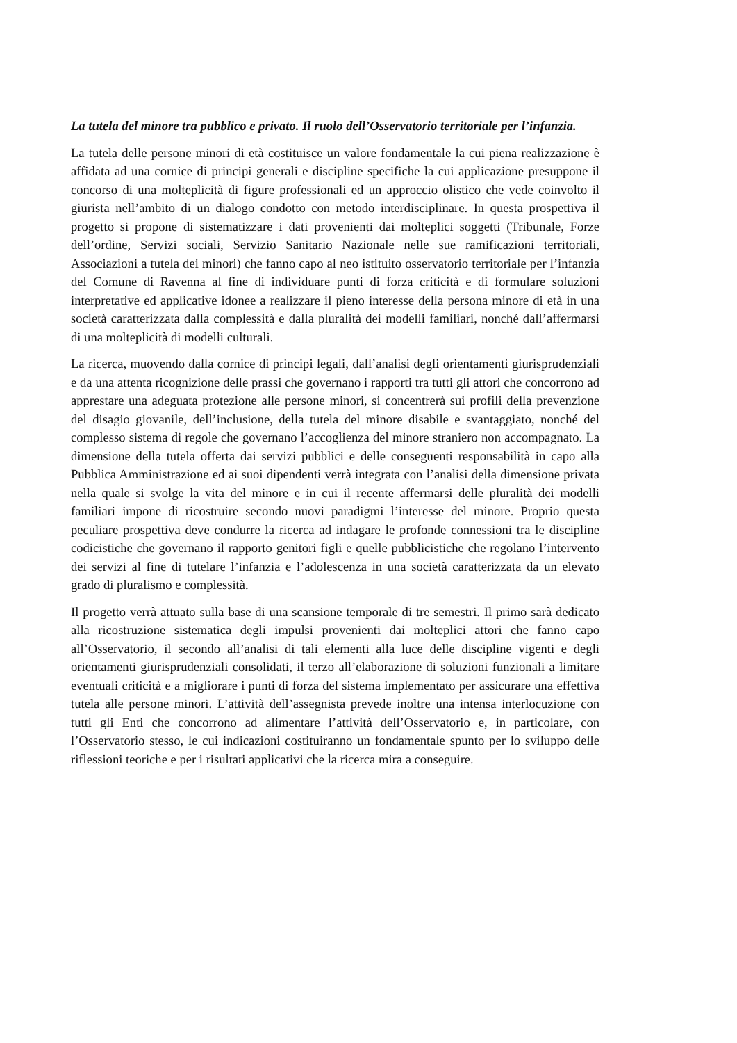La tutela del minore tra pubblico e privato. Il ruolo dell’Osservatorio territoriale per l’infanzia.
La tutela delle persone minori di età costituisce un valore fondamentale la cui piena realizzazione è affidata ad una cornice di principi generali e discipline specifiche la cui applicazione presuppone il concorso di una molteplicità di figure professionali ed un approccio olistico che vede coinvolto il giurista nell’ambito di un dialogo condotto con metodo interdisciplinare. In questa prospettiva il progetto si propone di sistematizzare i dati provenienti dai molteplici soggetti (Tribunale, Forze dell’ordine, Servizi sociali, Servizio Sanitario Nazionale nelle sue ramificazioni territoriali, Associazioni a tutela dei minori) che fanno capo al neo istituito osservatorio territoriale per l’infanzia del Comune di Ravenna al fine di individuare punti di forza criticità e di formulare soluzioni interpretative ed applicative idonee a realizzare il pieno interesse della persona minore di età in una società caratterizzata dalla complessità e dalla pluralità dei modelli familiari, nonché dall’affermarsi di una molteplicità di modelli culturali.
La ricerca, muovendo dalla cornice di principi legali, dall’analisi degli orientamenti giurisprudenziali e da una attenta ricognizione delle prassi che governano i rapporti tra tutti gli attori che concorrono ad apprestare una adeguata protezione alle persone minori, si concentrerà sui profili della prevenzione del disagio giovanile, dell’inclusione, della tutela del minore disabile e svantaggiato, nonché del complesso sistema di regole che governano l’accoglienza del minore straniero non accompagnato. La dimensione della tutela offerta dai servizi pubblici e delle conseguenti responsabilità in capo alla Pubblica Amministrazione ed ai suoi dipendenti verrà integrata con l’analisi della dimensione privata nella quale si svolge la vita del minore e in cui il recente affermarsi delle pluralità dei modelli familiari impone di ricostruire secondo nuovi paradigmi l’interesse del minore. Proprio questa peculiare prospettiva deve condurre la ricerca ad indagare le profonde connessioni tra le discipline codicistiche che governano il rapporto genitori figli e quelle pubblicistiche che regolano l’intervento dei servizi al fine di tutelare l’infanzia e l’adolescenza in una società caratterizzata da un elevato grado di pluralismo e complessità.
Il progetto verrà attuato sulla base di una scansione temporale di tre semestri. Il primo sarà dedicato alla ricostruzione sistematica degli impulsi provenienti dai molteplici attori che fanno capo all’Osservatorio, il secondo all’analisi di tali elementi alla luce delle discipline vigenti e degli orientamenti giurisprudenziali consolidati, il terzo all’elaborazione di soluzioni funzionali a limitare eventuali criticità e a migliorare i punti di forza del sistema implementato per assicurare una effettiva tutela alle persone minori. L’attività dell’assegnista prevede inoltre una intensa interlocuzione con tutti gli Enti che concorrono ad alimentare l’attività dell’Osservatorio e, in particolare, con l’Osservatorio stesso, le cui indicazioni costituiranno un fondamentale spunto per lo sviluppo delle riflessioni teoriche e per i risultati applicativi che la ricerca mira a conseguire.